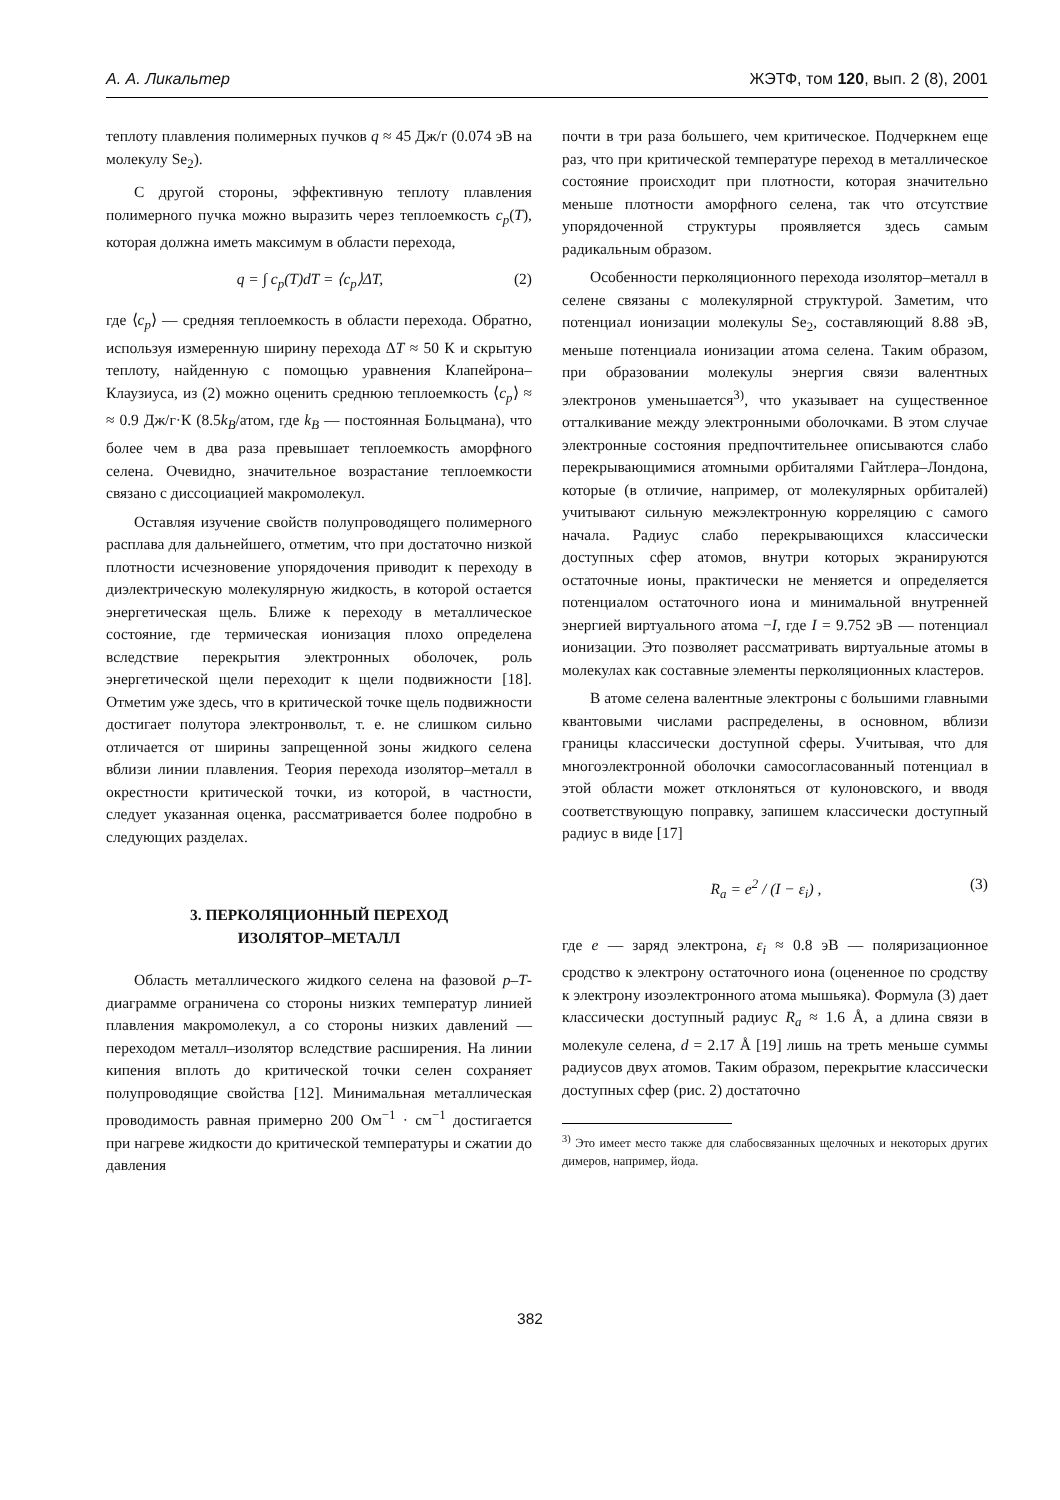А. А. Ликальтер ЖЭТФ, том 120, вып. 2 (8), 2001
теплоту плавления полимерных пучков q ≈ 45 Дж/г (0.074 эВ на молекулу Se<sub>2</sub>).
С другой стороны, эффективную теплоту плавления полимерного пучка можно выразить через теплоемкость c<sub>p</sub>(T), которая должна иметь максимум в области перехода,
q = ∫ c<sub>p</sub>(T)dT = ⟨c<sub>p</sub>⟩ΔT, (2)
где ⟨c<sub>p</sub>⟩ — средняя теплоемкость в области перехода. Обратно, используя измеренную ширину перехода ΔT ≈ 50 К и скрытую теплоту, найденную с помощью уравнения Клапейрона–Клаузиуса, из (2) можно оценить среднюю теплоемкость ⟨c<sub>p</sub>⟩ ≈ ≈ 0.9 Дж/г·К (8.5k<sub>B</sub>/атом, где k<sub>B</sub> — постоянная Больцмана), что более чем в два раза превышает теплоемкость аморфного селена. Очевидно, значительное возрастание теплоемкости связано с диссоциацией макромолекул.
Оставляя изучение свойств полупроводящего полимерного расплава для дальнейшего, отметим, что при достаточно низкой плотности исчезновение упорядочения приводит к переходу в диэлектрическую молекулярную жидкость, в которой остается энергетическая щель. Ближе к переходу в металлическое состояние, где термическая ионизация плохо определена вследствие перекрытия электронных оболочек, роль энергетической щели переходит к щели подвижности [18]. Отметим уже здесь, что в критической точке щель подвижности достигает полутора электронвольт, т. е. не слишком сильно отличается от ширины запрещенной зоны жидкого селена вблизи линии плавления. Теория перехода изолятор–металл в окрестности критической точки, из которой, в частности, следует указанная оценка, рассматривается более подробно в следующих разделах.
3. ПЕРКОЛЯЦИОННЫЙ ПЕРЕХОД
ИЗОЛЯТОР–МЕТАЛЛ
Область металлического жидкого селена на фазовой p–T-диаграмме ограничена со стороны низких температур линией плавления макромолекул, а со стороны низких давлений — переходом металл–изолятор вследствие расширения. На линии кипения вплоть до критической точки селен сохраняет полупроводящие свойства [12]. Минимальная металлическая проводимость равная примерно 200 Ом<sup>−1</sup> · см<sup>−1</sup> достигается при нагреве жидкости до критической температуры и сжатии до давления
почти в три раза большего, чем критическое. Подчеркнем еще раз, что при критической температуре переход в металлическое состояние происходит при плотности, которая значительно меньше плотности аморфного селена, так что отсутствие упорядоченной структуры проявляется здесь самым радикальным образом.
Особенности перколяционного перехода изолятор–металл в селене связаны с молекулярной структурой. Заметим, что потенциал ионизации молекулы Se<sub>2</sub>, составляющий 8.88 эВ, меньше потенциала ионизации атома селена. Таким образом, при образовании молекулы энергия связи валентных электронов уменьшается<sup>3)</sup>, что указывает на существенное отталкивание между электронными оболочками. В этом случае электронные состояния предпочтительнее описываются слабо перекрывающимися атомными орбиталями Гайтлера–Лондона, которые (в отличие, например, от молекулярных орбиталей) учитывают сильную межэлектронную корреляцию с самого начала. Радиус слабо перекрывающихся классически доступных сфер атомов, внутри которых экранируются остаточные ионы, практически не меняется и определяется потенциалом остаточного иона и минимальной внутренней энергией виртуального атома −I, где I = 9.752 эВ — потенциал ионизации. Это позволяет рассматривать виртуальные атомы в молекулах как составные элементы перколяционных кластеров.
В атоме селена валентные электроны с большими главными квантовыми числами распределены, в основном, вблизи границы классически доступной сферы. Учитывая, что для многоэлектронной оболочки самосогласованный потенциал в этой области может отклоняться от кулоновского, и вводя соответствующую поправку, запишем классически доступный радиус в виде [17]
R<sub>a</sub> = e<sup>2</sup> / (I − ε<sub>i</sub>) , (3)
где e — заряд электрона, ε<sub>i</sub> ≈ 0.8 эВ — поляризационное сродство к электрону остаточного иона (оцененное по сродству к электрону изоэлектронного атома мышьяка). Формула (3) дает классически доступный радиус R<sub>a</sub> ≈ 1.6 Å, а длина связи в молекуле селена, d = 2.17 Å [19] лишь на треть меньше суммы радиусов двух атомов. Таким образом, перекрытие классически доступных сфер (рис. 2) достаточно
<sup>3)</sup> Это имеет место также для слабосвязанных щелочных и некоторых других димеров, например, йода.
382